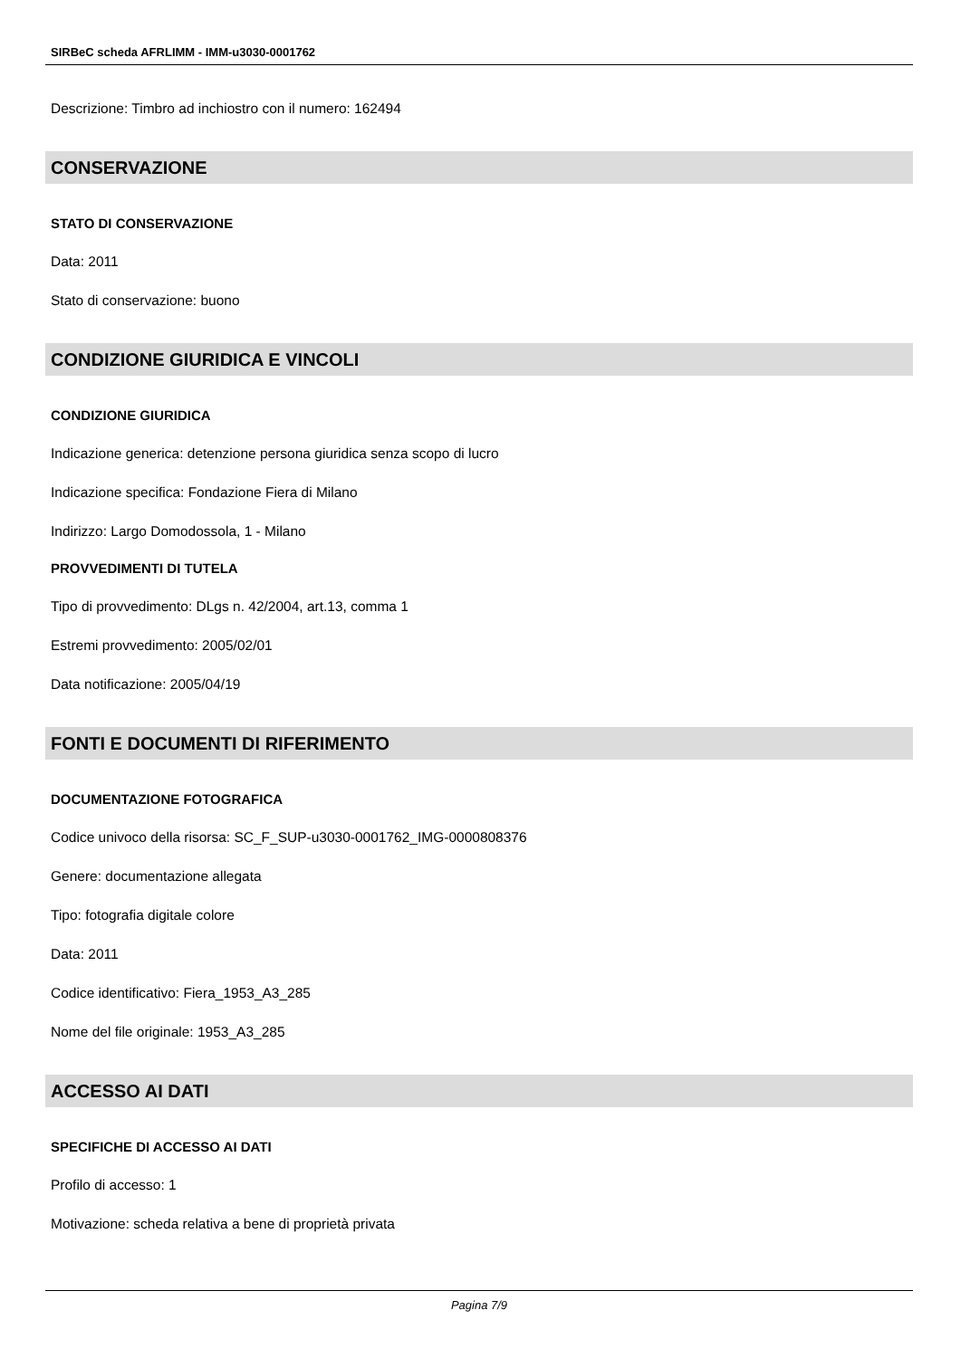SIRBeC scheda AFRLIMM - IMM-u3030-0001762
Descrizione: Timbro ad inchiostro con il numero: 162494
CONSERVAZIONE
STATO DI CONSERVAZIONE
Data: 2011
Stato di conservazione: buono
CONDIZIONE GIURIDICA E VINCOLI
CONDIZIONE GIURIDICA
Indicazione generica: detenzione persona giuridica senza scopo di lucro
Indicazione specifica: Fondazione Fiera di Milano
Indirizzo: Largo Domodossola, 1 - Milano
PROVVEDIMENTI DI TUTELA
Tipo di provvedimento: DLgs n. 42/2004, art.13, comma 1
Estremi provvedimento: 2005/02/01
Data notificazione: 2005/04/19
FONTI E DOCUMENTI DI RIFERIMENTO
DOCUMENTAZIONE FOTOGRAFICA
Codice univoco della risorsa: SC_F_SUP-u3030-0001762_IMG-0000808376
Genere: documentazione allegata
Tipo: fotografia digitale colore
Data: 2011
Codice identificativo: Fiera_1953_A3_285
Nome del file originale: 1953_A3_285
ACCESSO AI DATI
SPECIFICHE DI ACCESSO AI DATI
Profilo di accesso: 1
Motivazione: scheda relativa a bene di proprietà privata
Pagina 7/9